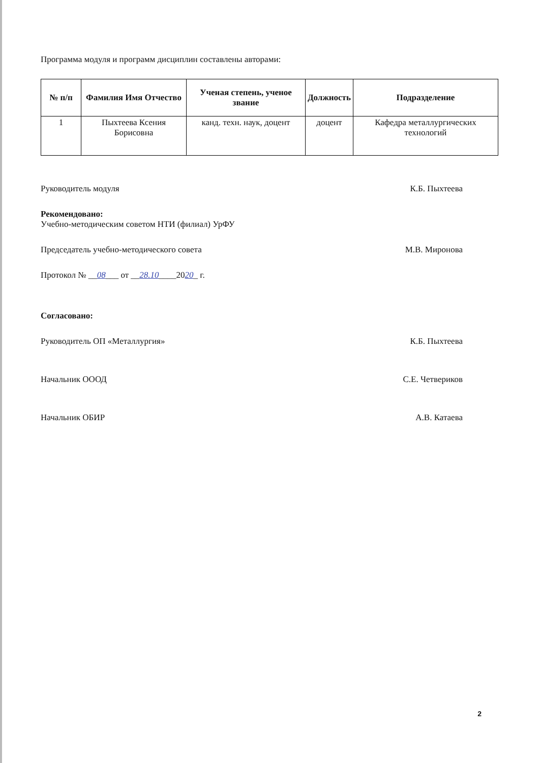Программа модуля и программ дисциплин составлены авторами:
| № п/п | Фамилия Имя Отчество | Ученая степень, ученое звание | Должность | Подразделение |
| --- | --- | --- | --- | --- |
| 1 | Пыхтеева Ксения Борисовна | канд. техн. наук, доцент | доцент | Кафедра металлургических технологий |
Руководитель модуля К.Б. Пыхтеева
Рекомендовано:
Учебно-методическим советом НТИ (филиал) УрФУ
Председатель учебно-методического совета М.В. Миронова
Протокол № __08___ от __28.10____2020_ г.
Согласовано:
Руководитель ОП «Металлургия» К.Б. Пыхтеева
Начальник ОООД С.Е. Четвериков
Начальник ОБИР А.В. Катаева
2